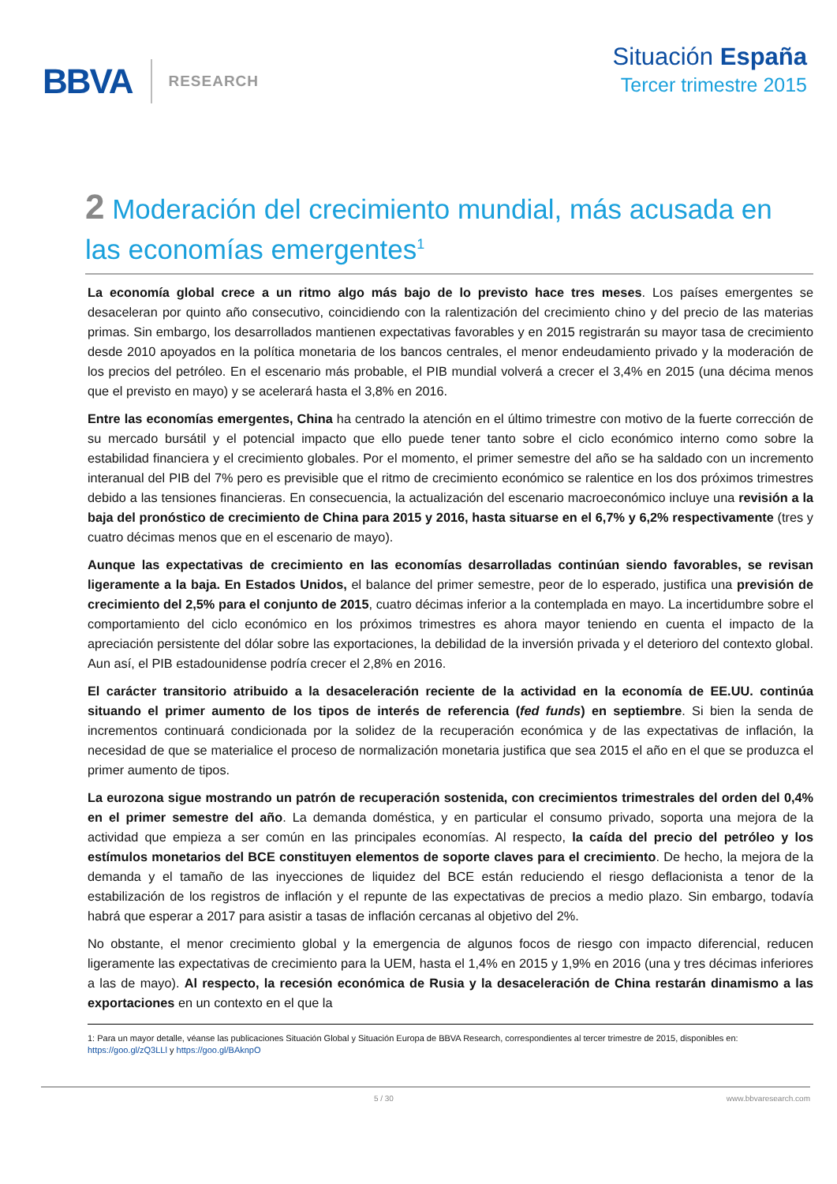BBVA RESEARCH
Situación España
Tercer trimestre 2015
2 Moderación del crecimiento mundial, más acusada en las economías emergentes<sup>1</sup>
La economía global crece a un ritmo algo más bajo de lo previsto hace tres meses. Los países emergentes se desaceleran por quinto año consecutivo, coincidiendo con la ralentización del crecimiento chino y del precio de las materias primas. Sin embargo, los desarrollados mantienen expectativas favorables y en 2015 registrarán su mayor tasa de crecimiento desde 2010 apoyados en la política monetaria de los bancos centrales, el menor endeudamiento privado y la moderación de los precios del petróleo. En el escenario más probable, el PIB mundial volverá a crecer el 3,4% en 2015 (una décima menos que el previsto en mayo) y se acelerará hasta el 3,8% en 2016.
Entre las economías emergentes, China ha centrado la atención en el último trimestre con motivo de la fuerte corrección de su mercado bursátil y el potencial impacto que ello puede tener tanto sobre el ciclo económico interno como sobre la estabilidad financiera y el crecimiento globales. Por el momento, el primer semestre del año se ha saldado con un incremento interanual del PIB del 7% pero es previsible que el ritmo de crecimiento económico se ralentice en los dos próximos trimestres debido a las tensiones financieras. En consecuencia, la actualización del escenario macroeconómico incluye una revisión a la baja del pronóstico de crecimiento de China para 2015 y 2016, hasta situarse en el 6,7% y 6,2% respectivamente (tres y cuatro décimas menos que en el escenario de mayo).
Aunque las expectativas de crecimiento en las economías desarrolladas continúan siendo favorables, se revisan ligeramente a la baja. En Estados Unidos, el balance del primer semestre, peor de lo esperado, justifica una previsión de crecimiento del 2,5% para el conjunto de 2015, cuatro décimas inferior a la contemplada en mayo. La incertidumbre sobre el comportamiento del ciclo económico en los próximos trimestres es ahora mayor teniendo en cuenta el impacto de la apreciación persistente del dólar sobre las exportaciones, la debilidad de la inversión privada y el deterioro del contexto global. Aun así, el PIB estadounidense podría crecer el 2,8% en 2016.
El carácter transitorio atribuido a la desaceleración reciente de la actividad en la economía de EE.UU. continúa situando el primer aumento de los tipos de interés de referencia (fed funds) en septiembre. Si bien la senda de incrementos continuará condicionada por la solidez de la recuperación económica y de las expectativas de inflación, la necesidad de que se materialice el proceso de normalización monetaria justifica que sea 2015 el año en el que se produzca el primer aumento de tipos.
La eurozona sigue mostrando un patrón de recuperación sostenida, con crecimientos trimestrales del orden del 0,4% en el primer semestre del año. La demanda doméstica, y en particular el consumo privado, soporta una mejora de la actividad que empieza a ser común en las principales economías. Al respecto, la caída del precio del petróleo y los estímulos monetarios del BCE constituyen elementos de soporte claves para el crecimiento. De hecho, la mejora de la demanda y el tamaño de las inyecciones de liquidez del BCE están reduciendo el riesgo deflacionista a tenor de la estabilización de los registros de inflación y el repunte de las expectativas de precios a medio plazo. Sin embargo, todavía habrá que esperar a 2017 para asistir a tasas de inflación cercanas al objetivo del 2%.
No obstante, el menor crecimiento global y la emergencia de algunos focos de riesgo con impacto diferencial, reducen ligeramente las expectativas de crecimiento para la UEM, hasta el 1,4% en 2015 y 1,9% en 2016 (una y tres décimas inferiores a las de mayo). Al respecto, la recesión económica de Rusia y la desaceleración de China restarán dinamismo a las exportaciones en un contexto en el que la
1: Para un mayor detalle, véanse las publicaciones Situación Global y Situación Europa de BBVA Research, correspondientes al tercer trimestre de 2015, disponibles en: https://goo.gl/zQ3LLl y https://goo.gl/BAknpO
5 / 30 www.bbvaresearch.com